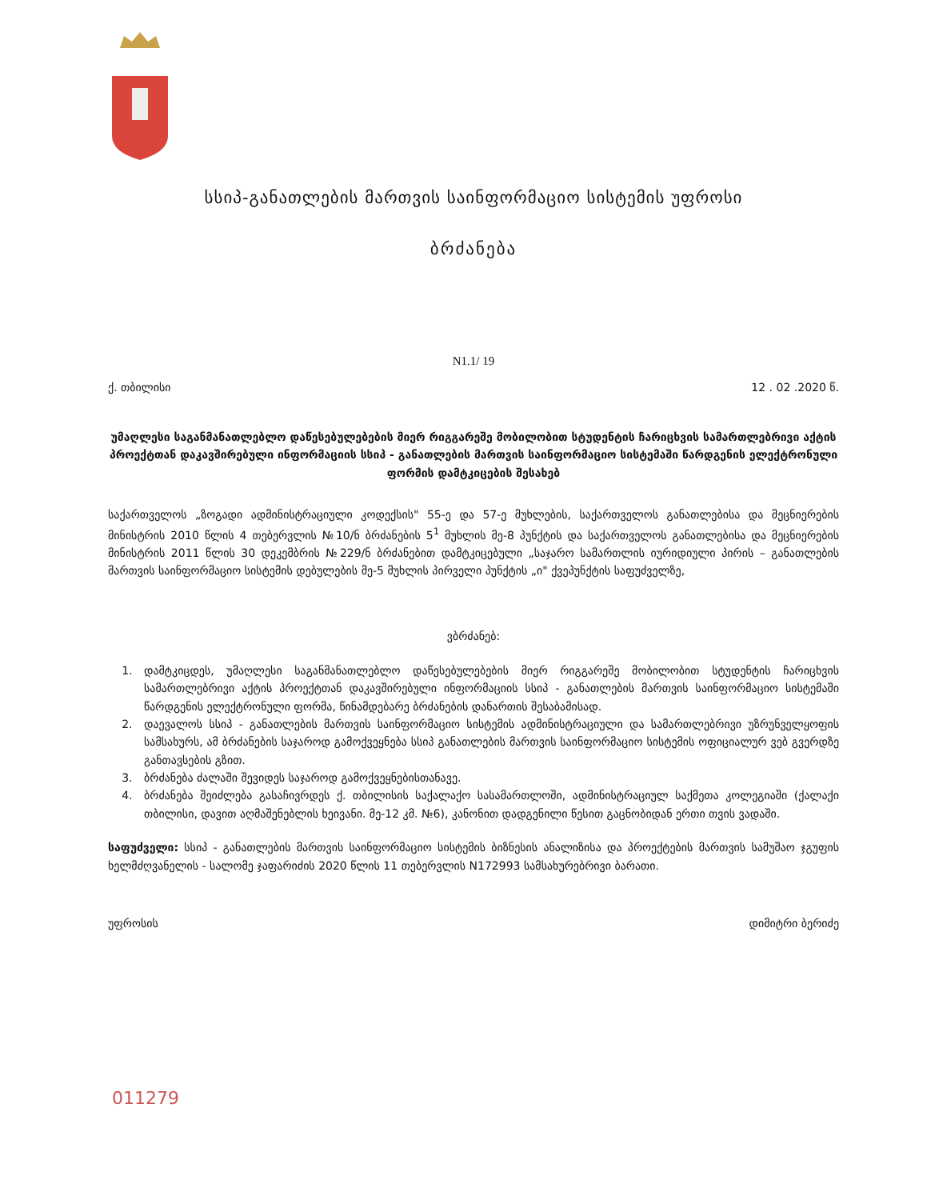სსიპ-განათლების მართვის საინფორმაციო სისტემის უფროსი
ბრძანება
N1.1/ 19
ქ. თბილისი 12 . 02 .2020 წ.
უმაღლესი საგანმანათლებლო დაწესებულებების მიერ რიგგარეშე მობილობით სტუდენტის ჩარიცხვის სამართლებრივი აქტის პროექტთან დაკავშირებული ინფორმაციის სსიპ - განათლების მართვის საინფორმაციო სისტემაში წარდგენის ელექტრონული ფორმის დამტკიცების შესახებ
საქართველოს „ზოგადი ადმინისტრაციული კოდექსის" 55-ე და 57-ე მუხლების, საქართველოს განათლებისა და მეცნიერების მინისტრის 2010 წლის 4 თებერვლის №10/ნ ბრძანების 5<sup>1</sup> მუხლის მე-8 პუნქტის და საქართველოს განათლებისა და მეცნიერების მინისტრის 2011 წლის 30 დეკემბრის №229/ნ ბრძანებით დამტკიცებული „საჯარო სამართლის იურიდიული პირის – განათლების მართვის საინფორმაციო სისტემის დებულების მე-5 მუხლის პირველი პუნქტის „ი" ქვეპუნქტის საფუძველზე,
ვბრძანებ:
1. დამტკიცდეს, უმაღლესი საგანმანათლებლო დაწესებულებების მიერ რიგგარეშე მობილობით სტუდენტის ჩარიცხვის სამართლებრივი აქტის პროექტთან დაკავშირებული ინფორმაციის სსიპ - განათლების მართვის საინფორმაციო სისტემაში წარდგენის ელექტრონული ფორმა, წინამდებარე ბრძანების დანართის შესაბამისად.
2. დაევალოს სსიპ - განათლების მართვის საინფორმაციო სისტემის ადმინისტრაციული და სამართლებრივი უზრუნველყოფის სამსახურს, ამ ბრძანების საჯაროდ გამოქვეყნება სსიპ განათლების მართვის საინფორმაციო სისტემის ოფიციალურ ვებ გვერდზე განთავსების გზით.
3. ბრძანება ძალაში შევიდეს საჯაროდ გამოქვეყნებისთანავე.
4. ბრძანება შეიძლება გასაჩივრდეს ქ. თბილისის საქალაქო სასამართლოში, ადმინისტრაციულ საქმეთა კოლეგიაში (ქალაქი თბილისი, დავით აღმაშენებლის ხეივანი. მე-12 კმ. №6), კანონით დადგენილი წესით გაცნობიდან ერთი თვის ვადაში.
საფუძველი: სსიპ - განათლების მართვის საინფორმაციო სისტემის ბიზნესის ანალიზისა და პროექტების მართვის სამუშაო ჯგუფის ხელმძღვანელის - სალომე ჯაფარიძის 2020 წლის 11 თებერვლის N172993 სამსახურებრივი ბარათი.
უფროსის დიმიტრი ბერიძე
011279